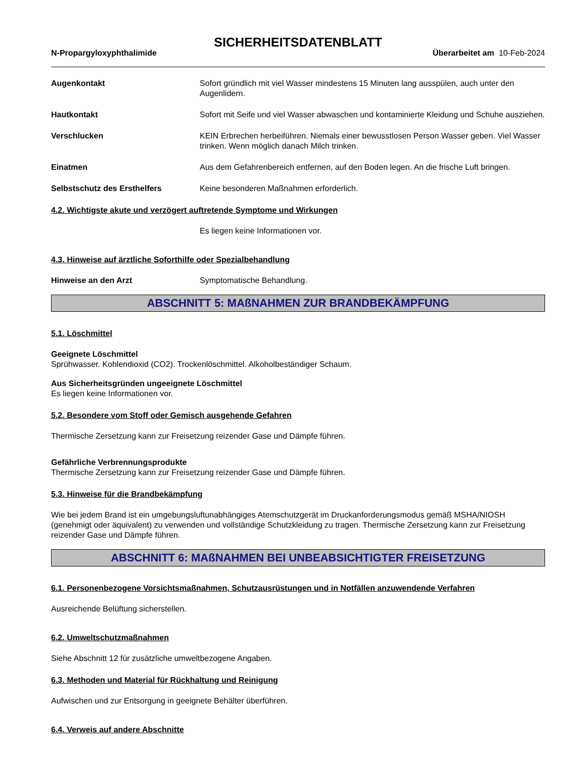SICHERHEITSDATENBLATT
N-Propargyloxyphthalimide Überarbeitet am 10-Feb-2024
Augenkontakt Sofort gründlich mit viel Wasser mindestens 15 Minuten lang ausspülen, auch unter den Augenlidern.
Hautkontakt Sofort mit Seife und viel Wasser abwaschen und kontaminierte Kleidung und Schuhe ausziehen.
Verschlucken KEIN Erbrechen herbeiführen. Niemals einer bewusstlosen Person Wasser geben. Viel Wasser trinken. Wenn möglich danach Milch trinken.
Einatmen Aus dem Gefahrenbereich entfernen, auf den Boden legen. An die frische Luft bringen.
Selbstschutz des Ersthelfers Keine besonderen Maßnahmen erforderlich.
4.2. Wichtigste akute und verzögert auftretende Symptome und Wirkungen
Es liegen keine Informationen vor.
4.3. Hinweise auf ärztliche Soforthilfe oder Spezialbehandlung
Hinweise an den Arzt Symptomatische Behandlung.
ABSCHNITT 5: MAßNAHMEN ZUR BRANDBEKÄMPFUNG
5.1. Löschmittel
Geeignete Löschmittel
Sprühwasser. Kohlendioxid (CO2). Trockenlöschmittel. Alkoholbeständiger Schaum.
Aus Sicherheitsgründen ungeeignete Löschmittel
Es liegen keine Informationen vor.
5.2. Besondere vom Stoff oder Gemisch ausgehende Gefahren
Thermische Zersetzung kann zur Freisetzung reizender Gase und Dämpfe führen.
Gefährliche Verbrennungsprodukte
Thermische Zersetzung kann zur Freisetzung reizender Gase und Dämpfe führen.
5.3. Hinweise für die Brandbekämpfung
Wie bei jedem Brand ist ein umgebungsluftunabhängiges Atemschutzgerät im Druckanforderungsmodus gemäß MSHA/NIOSH (genehmigt oder äquivalent) zu verwenden und vollständige Schutzkleidung zu tragen. Thermische Zersetzung kann zur Freisetzung reizender Gase und Dämpfe führen.
ABSCHNITT 6: MAßNAHMEN BEI UNBEABSICHTIGTER FREISETZUNG
6.1. Personenbezogene Vorsichtsmaßnahmen, Schutzausrüstungen und in Notfällen anzuwendende Verfahren
Ausreichende Belüftung sicherstellen.
6.2. Umweltschutzmaßnahmen
Siehe Abschnitt 12 für zusätzliche umweltbezogene Angaben.
6.3. Methoden und Material für Rückhaltung und Reinigung
Aufwischen und zur Entsorgung in geeignete Behälter überführen.
6.4. Verweis auf andere Abschnitte